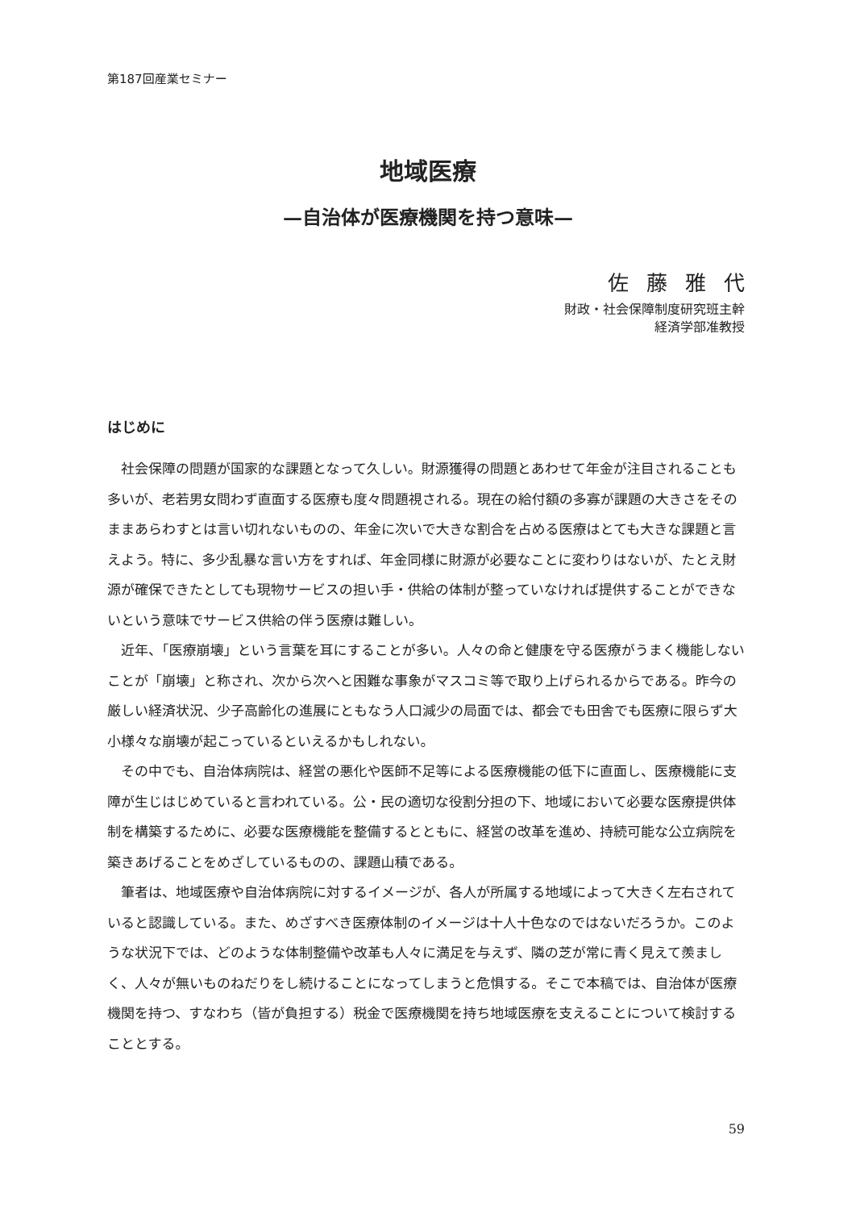第187回産業セミナー
地域医療
—自治体が医療機関を持つ意味—
佐藤雅代
財政・社会保障制度研究班主幹
経済学部准教授
はじめに
社会保障の問題が国家的な課題となって久しい。財源獲得の問題とあわせて年金が注目されることも多いが、老若男女問わず直面する医療も度々問題視される。現在の給付額の多寡が課題の大きさをそのままあらわすとは言い切れないものの、年金に次いで大きな割合を占める医療はとても大きな課題と言えよう。特に、多少乱暴な言い方をすれば、年金同様に財源が必要なことに変わりはないが、たとえ財源が確保できたとしても現物サービスの担い手・供給の体制が整っていなければ提供することができないという意味でサービス供給の伴う医療は難しい。
近年、「医療崩壊」という言葉を耳にすることが多い。人々の命と健康を守る医療がうまく機能しないことが「崩壊」と称され、次から次へと困難な事象がマスコミ等で取り上げられるからである。昨今の厳しい経済状況、少子高齢化の進展にともなう人口減少の局面では、都会でも田舎でも医療に限らず大小様々な崩壊が起こっているといえるかもしれない。
その中でも、自治体病院は、経営の悪化や医師不足等による医療機能の低下に直面し、医療機能に支障が生じはじめていると言われている。公・民の適切な役割分担の下、地域において必要な医療提供体制を構築するために、必要な医療機能を整備するとともに、経営の改革を進め、持続可能な公立病院を築きあげることをめざしているものの、課題山積である。
筆者は、地域医療や自治体病院に対するイメージが、各人が所属する地域によって大きく左右されていると認識している。また、めざすべき医療体制のイメージは十人十色なのではないだろうか。このような状況下では、どのような体制整備や改革も人々に満足を与えず、隣の芝が常に青く見えて羨ましく、人々が無いものねだりをし続けることになってしまうと危惧する。そこで本稿では、自治体が医療機関を持つ、すなわち（皆が負担する）税金で医療機関を持ち地域医療を支えることについて検討することとする。
59